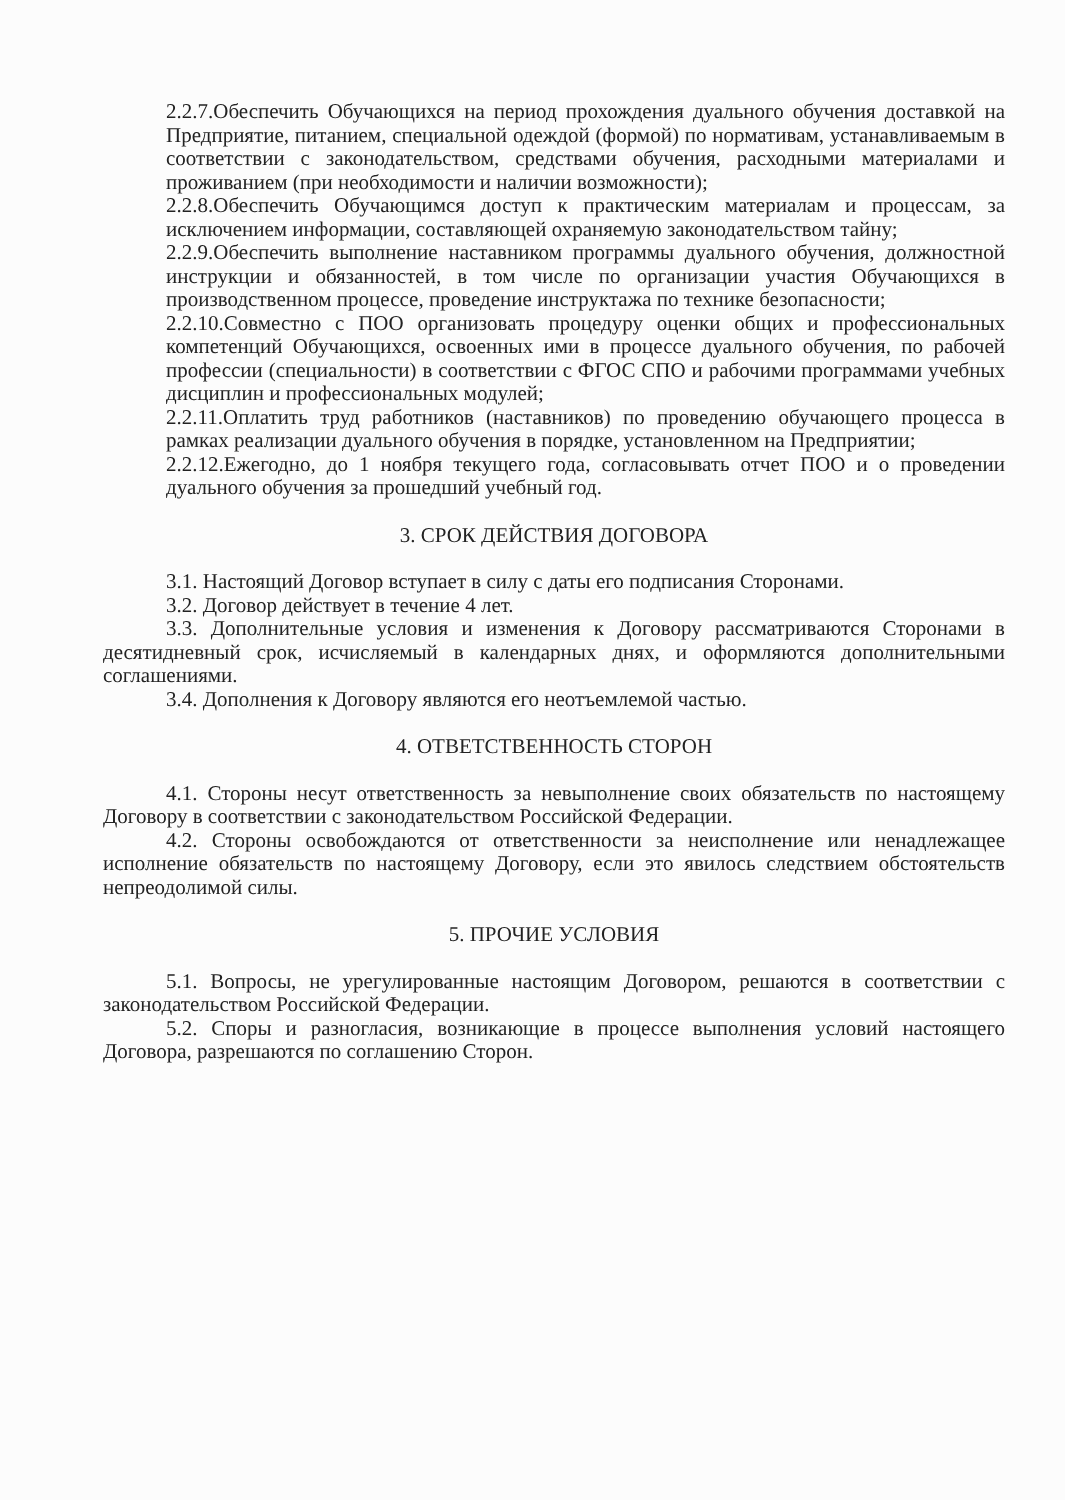2.2.7.Обеспечить Обучающихся на период прохождения дуального обучения доставкой на Предприятие, питанием, специальной одеждой (формой) по нормативам, устанавливаемым в соответствии с законодательством, средствами обучения, расходными материалами и проживанием (при необходимости и наличии возможности);
2.2.8.Обеспечить Обучающимся доступ к практическим материалам и процессам, за исключением информации, составляющей охраняемую законодательством тайну;
2.2.9.Обеспечить выполнение наставником программы дуального обучения, должностной инструкции и обязанностей, в том числе по организации участия Обучающихся в производственном процессе, проведение инструктажа по технике безопасности;
2.2.10.Совместно с ПОО организовать процедуру оценки общих и профессиональных компетенций Обучающихся, освоенных ими в процессе дуального обучения, по рабочей профессии (специальности) в соответствии с ФГОС СПО и рабочими программами учебных дисциплин и профессиональных модулей;
2.2.11.Оплатить труд работников (наставников) по проведению обучающего процесса в рамках реализации дуального обучения в порядке, установленном на Предприятии;
2.2.12.Ежегодно, до 1 ноября текущего года, согласовывать отчет ПОО и о проведении дуального обучения за прошедший учебный год.
3. СРОК ДЕЙСТВИЯ ДОГОВОРА
3.1. Настоящий Договор вступает в силу с даты его подписания Сторонами.
3.2. Договор действует в течение 4 лет.
3.3. Дополнительные условия и изменения к Договору рассматриваются Сторонами в десятидневный срок, исчисляемый в календарных днях, и оформляются дополнительными соглашениями.
3.4. Дополнения к Договору являются его неотъемлемой частью.
4. ОТВЕТСТВЕННОСТЬ СТОРОН
4.1. Стороны несут ответственность за невыполнение своих обязательств по настоящему Договору в соответствии с законодательством Российской Федерации.
4.2. Стороны освобождаются от ответственности за неисполнение или ненадлежащее исполнение обязательств по настоящему Договору, если это явилось следствием обстоятельств непреодолимой силы.
5. ПРОЧИЕ УСЛОВИЯ
5.1. Вопросы, не урегулированные настоящим Договором, решаются в соответствии с законодательством Российской Федерации.
5.2. Споры и разногласия, возникающие в процессе выполнения условий настоящего Договора, разрешаются по соглашению Сторон.